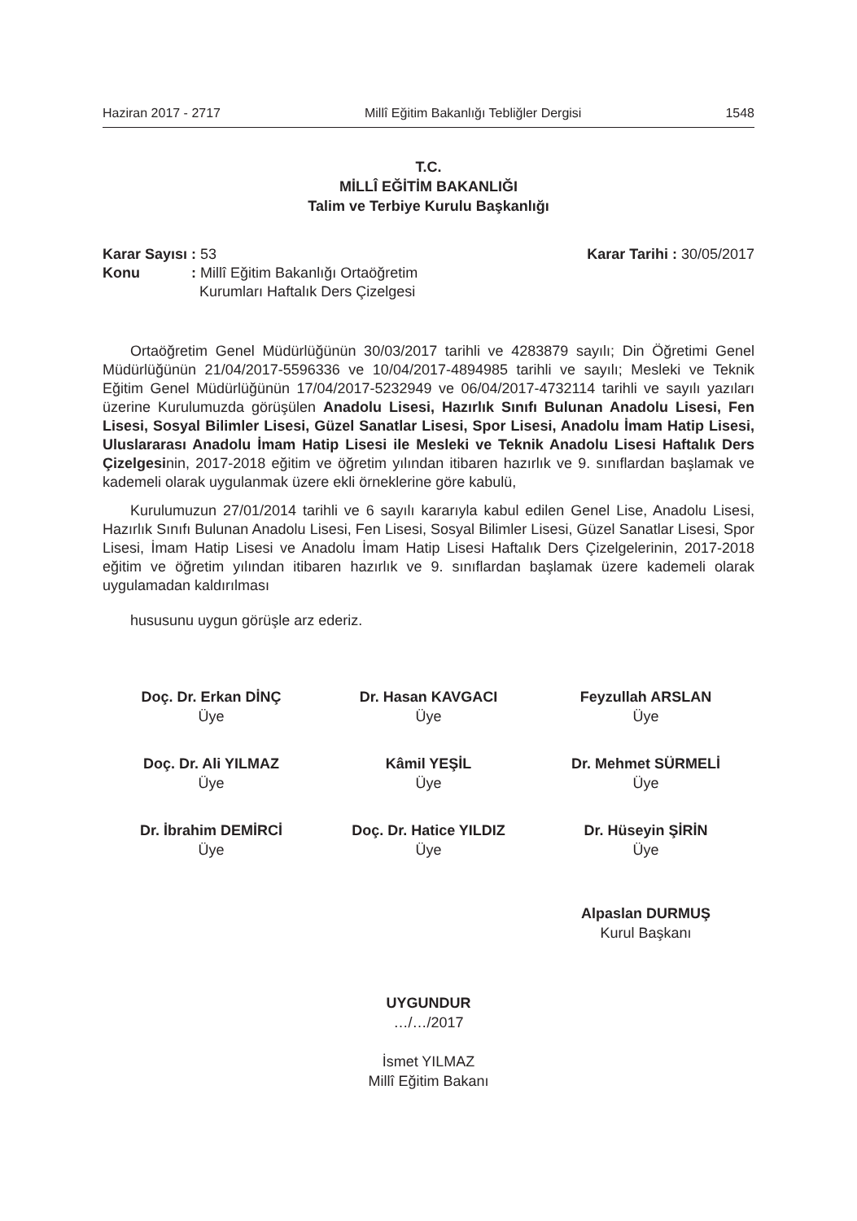Haziran 2017 - 2717 Millî Eğitim Bakanlığı Tebliğler Dergisi 1548
T.C.
MİLLÎ EĞİTİM BAKANLIĞI
Talim ve Terbiye Kurulu Başkanlığı
| Karar Sayısı | : 53 |
| Konu | : Millî Eğitim Bakanlığı Ortaöğretim Kurumları Haftalık Ders Çizelgesi |
Karar Tarihi : 30/05/2017
Ortaöğretim Genel Müdürlüğünün 30/03/2017 tarihli ve 4283879 sayılı; Din Öğretimi Genel Müdürlüğünün 21/04/2017-5596336 ve 10/04/2017-4894985 tarihli ve sayılı; Mesleki ve Teknik Eğitim Genel Müdürlüğünün 17/04/2017-5232949 ve 06/04/2017-4732114 tarihli ve sayılı yazıları üzerine Kurulumuzda görüşülen Anadolu Lisesi, Hazırlık Sınıfı Bulunan Anadolu Lisesi, Fen Lisesi, Sosyal Bilimler Lisesi, Güzel Sanatlar Lisesi, Spor Lisesi, Anadolu İmam Hatip Lisesi, Uluslararası Anadolu İmam Hatip Lisesi ile Mesleki ve Teknik Anadolu Lisesi Haftalık Ders Çizelgesinin, 2017-2018 eğitim ve öğretim yılından itibaren hazırlık ve 9. sınıflardan başlamak ve kademeli olarak uygulanmak üzere ekli örneklerine göre kabulü,
Kurulumuzun 27/01/2014 tarihli ve 6 sayılı kararıyla kabul edilen Genel Lise, Anadolu Lisesi, Hazırlık Sınıfı Bulunan Anadolu Lisesi, Fen Lisesi, Sosyal Bilimler Lisesi, Güzel Sanatlar Lisesi, Spor Lisesi, İmam Hatip Lisesi ve Anadolu İmam Hatip Lisesi Haftalık Ders Çizelgelerinin, 2017-2018 eğitim ve öğretim yılından itibaren hazırlık ve 9. sınıflardan başlamak üzere kademeli olarak uygulamadan kaldırılması
hususunu uygun görüşle arz ederiz.
Doç. Dr. Erkan DİNÇ
Üye
Dr. Hasan KAVGACI
Üye
Feyzullah ARSLAN
Üye
Doç. Dr. Ali YILMAZ
Üye
Kâmil YEŞİL
Üye
Dr. Mehmet SÜRMELİ
Üye
Dr. İbrahim DEMİRCİ
Üye
Doç. Dr. Hatice YILDIZ
Üye
Dr. Hüseyin ŞİRİN
Üye
Alpaslan DURMUŞ
Kurul Başkanı
UYGUNDUR
…/…/2017
İsmet YILMAZ
Millî Eğitim Bakanı